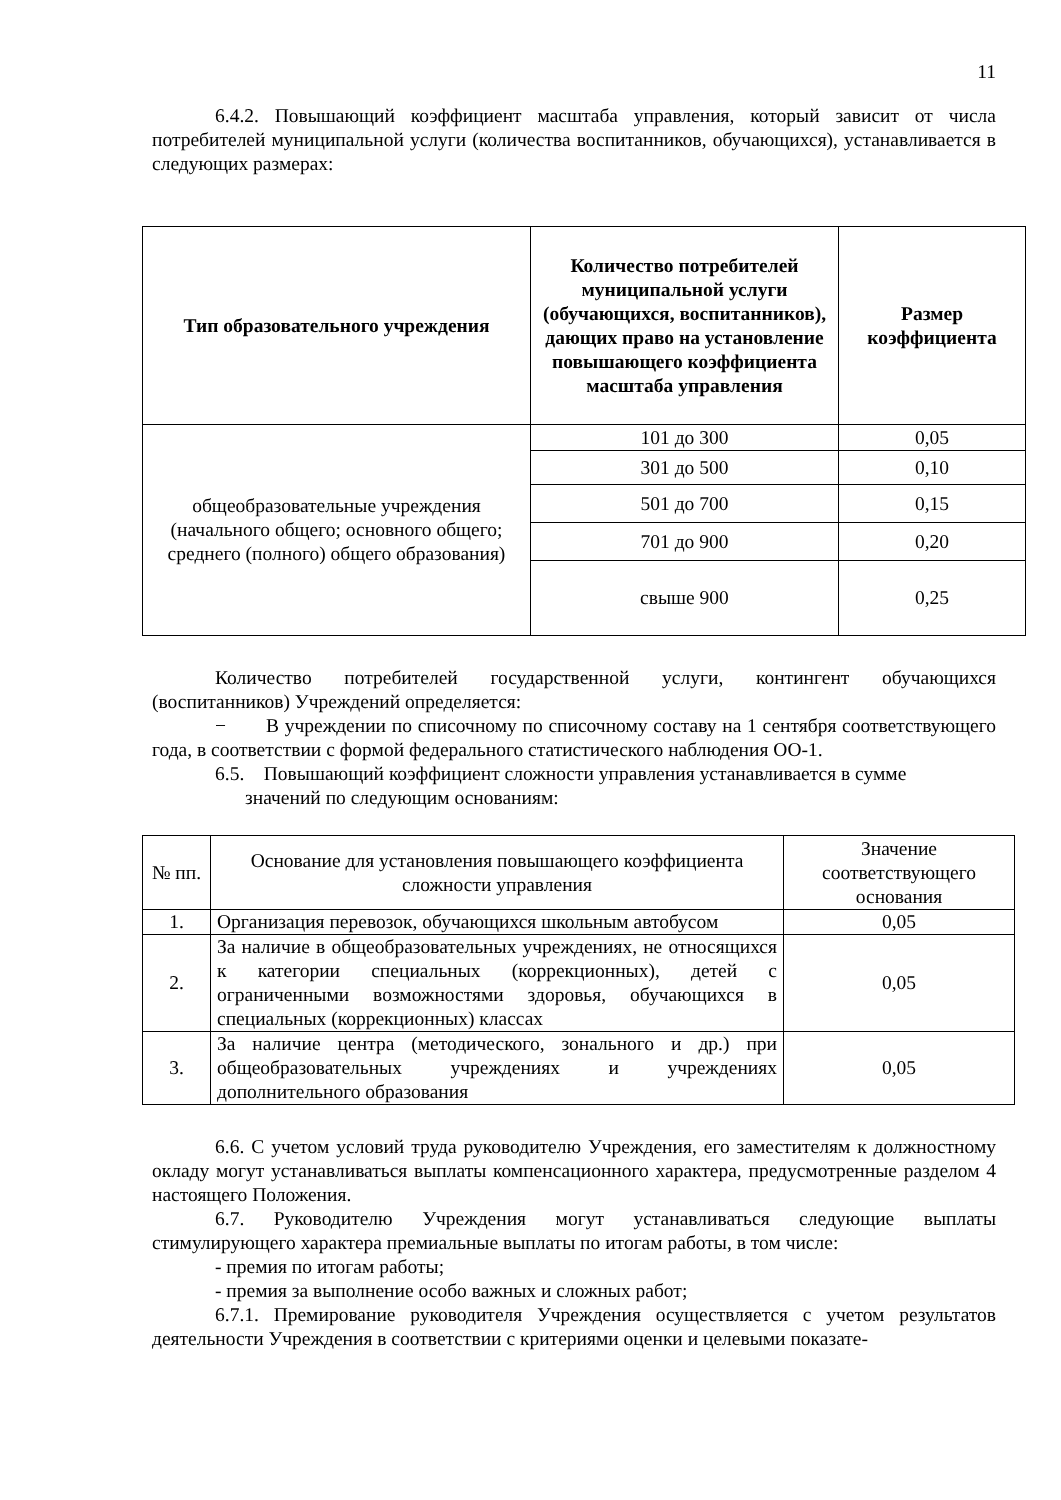11
6.4.2. Повышающий коэффициент масштаба управления, который зависит от числа потребителей муниципальной услуги (количества воспитанников, обучающихся), устанавливается в следующих размерах:
| Тип образовательного учреждения | Количество потребителей муниципальной услуги (обучающихся, воспитанников), дающих право на установление повышающего коэффициента масштаба управления | Размер коэффициента |
| --- | --- | --- |
| общеобразовательные учреждения (начального общего; основного общего; среднего (полного) общего образования) | 101 до 300 | 0,05 |
| | 301 до 500 | 0,10 |
| | 501 до 700 | 0,15 |
| | 701 до 900 | 0,20 |
| | свыше 900 | 0,25 |
Количество потребителей государственной услуги, контингент обучающихся (воспитанников) Учреждений определяется:
− В учреждении по списочному по списочному составу на 1 сентября соответствующего года, в соответствии с формой федерального статистического наблюдения ОО-1.
6.5. Повышающий коэффициент сложности управления устанавливается в сумме
значений по следующим основаниям:
| № пп. | Основание для установления повышающего коэффициента сложности управления | Значение соответствующего основания |
| --- | --- | --- |
| 1. | Организация перевозок, обучающихся школьным автобусом | 0,05 |
| 2. | За наличие в общеобразовательных учреждениях, не относящихся к категории специальных (коррекционных), детей с ограниченными возможностями здоровья, обучающихся в специальных (коррекционных) классах | 0,05 |
| 3. | За наличие центра (методического, зонального и др.) при общеобразовательных учреждениях и учреждениях дополнительного образования | 0,05 |
6.6. С учетом условий труда руководителю Учреждения, его заместителям к должностному окладу могут устанавливаться выплаты компенсационного характера, предусмотренные разделом 4 настоящего Положения.
6.7. Руководителю Учреждения могут устанавливаться следующие выплаты стимулирующего характера премиальные выплаты по итогам работы, в том числе:
- премия по итогам работы;
- премия за выполнение особо важных и сложных работ;
6.7.1. Премирование руководителя Учреждения осуществляется с учетом результатов деятельности Учреждения в соответствии с критериями оценки и целевыми показате-